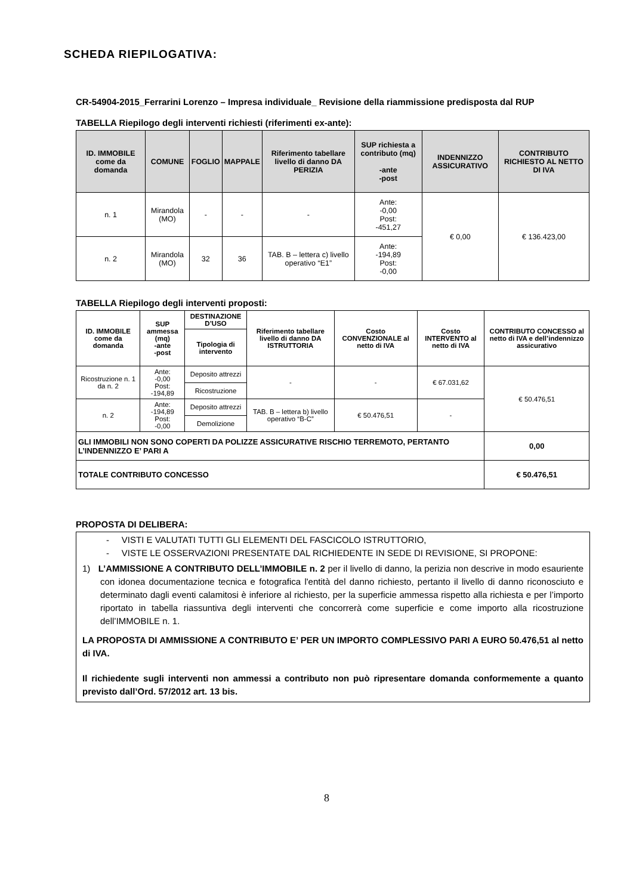SCHEDA RIEPILOGATIVA:
CR-54904-2015_Ferrarini Lorenzo – Impresa individuale_ Revisione della riammissione predisposta dal RUP
TABELLA Riepilogo degli interventi richiesti (riferimenti ex-ante):
| ID. IMMOBILE come da domanda | COMUNE | FOGLIO | MAPPALE | Riferimento tabellare livello di danno DA PERIZIA | SUP richiesta a contributo (mq) -ante -post | INDENNIZZO ASSICURATIVO | CONTRIBUTO RICHIESTO AL NETTO DI IVA |
| --- | --- | --- | --- | --- | --- | --- | --- |
| n. 1 | Mirandola (MO) | - | - | - | Ante: -0,00 Post: -451,27 | € 0,00 | € 136.423,00 |
| n. 2 | Mirandola (MO) | 32 | 36 | TAB. B – lettera c) livello operativo “E1” | Ante: -194,89 Post: -0,00 | | |
TABELLA Riepilogo degli interventi proposti:
| ID. IMMOBILE come da domanda | SUP ammessa (mq) -ante -post | DESTINAZIONE D’USO | Riferimento tabellare livello di danno DA ISTRUTTORIA | Costo CONVENZIONALE al netto di IVA | Costo INTERVENTO al netto di IVA | CONTRIBUTO CONCESSO al netto di IVA e dell’indennizzo assicurativo |
| --- | --- | --- | --- | --- | --- | --- |
| | | Tipologia di intervento | | | | |
| Ricostruzione n. 1 da n. 2 | Ante: -0,00 Post: -194,89 | Deposito attrezzi | - | - | € 67.031,62 | € 50.476,51 |
| | | Ricostruzione | | | | |
| n. 2 | Ante: -194,89 Post: -0,00 | Deposito attrezzi | TAB. B – lettera b) livello operativo “B-C” | € 50.476,51 | - | |
| | | Demolizione | | | | |
| GLI IMMOBILI NON SONO COPERTI DA POLIZZE ASSICURATIVE RISCHIO TERREMOTO, PERTANTO L’INDENNIZZO E’ PARI A | | | | | | 0,00 |
| TOTALE CONTRIBUTO CONCESSO | | | | | | € 50.476,51 |
PROPOSTA DI DELIBERA:
- VISTI E VALUTATI TUTTI GLI ELEMENTI DEL FASCICOLO ISTRUTTORIO,
- VISTE LE OSSERVAZIONI PRESENTATE DAL RICHIEDENTE IN SEDE DI REVISIONE, SI PROPONE:
1) L’AMMISSIONE A CONTRIBUTO DELL’IMMOBILE n. 2 per il livello di danno, la perizia non descrive in modo esauriente con idonea documentazione tecnica e fotografica l'entità del danno richiesto, pertanto il livello di danno riconosciuto e determinato dagli eventi calamitosi è inferiore al richiesto, per la superficie ammessa rispetto alla richiesta e per l’importo riportato in tabella riassuntiva degli interventi che concorrerà come superficie e come importo alla ricostruzione dell’IMMOBILE n. 1.
LA PROPOSTA DI AMMISSIONE A CONTRIBUTO E’ PER UN IMPORTO COMPLESSIVO PARI A EURO 50.476,51 al netto di IVA.
Il richiedente sugli interventi non ammessi a contributo non può ripresentare domanda conformemente a quanto previsto dall’Ord. 57/2012 art. 13 bis.
8